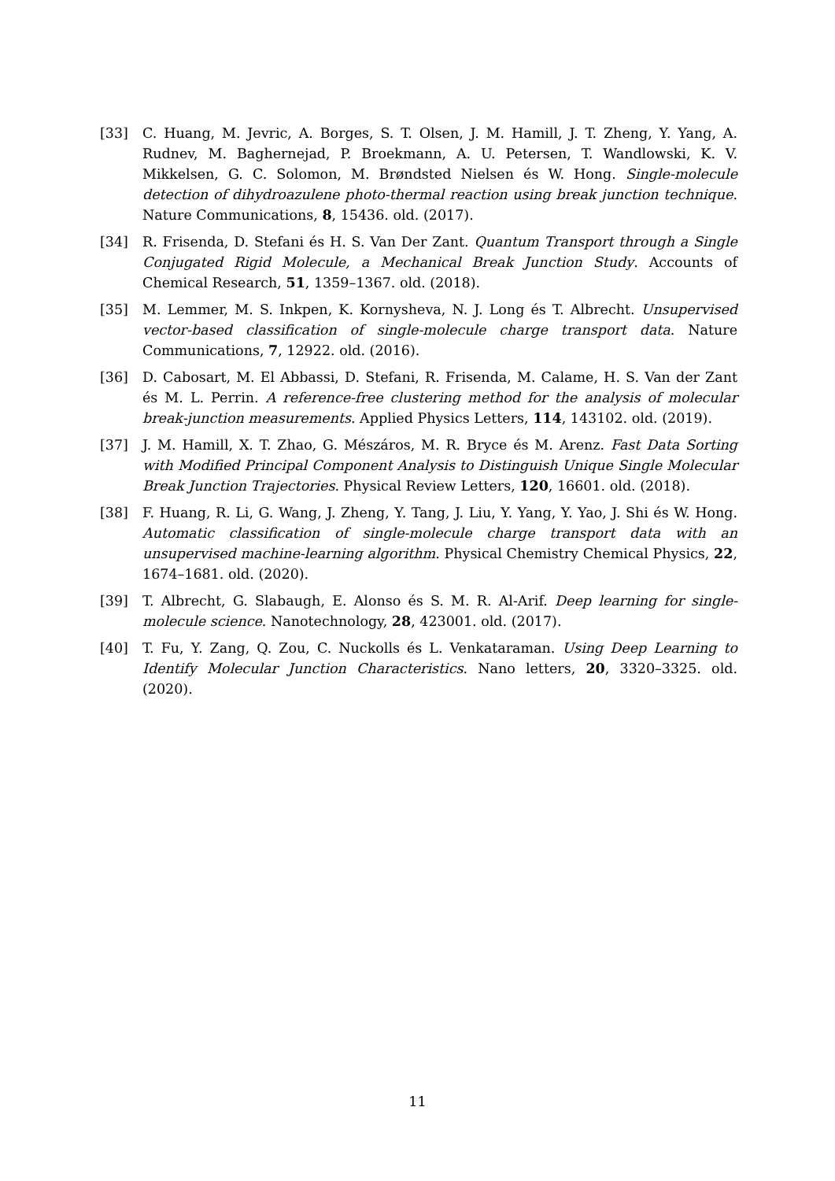[33] C. Huang, M. Jevric, A. Borges, S. T. Olsen, J. M. Hamill, J. T. Zheng, Y. Yang, A. Rudnev, M. Baghernejad, P. Broekmann, A. U. Petersen, T. Wandlowski, K. V. Mikkelsen, G. C. Solomon, M. Brøndsted Nielsen és W. Hong. Single-molecule detection of dihydroazulene photo-thermal reaction using break junction technique. Nature Communications, 8, 15436. old. (2017).
[34] R. Frisenda, D. Stefani és H. S. Van Der Zant. Quantum Transport through a Single Conjugated Rigid Molecule, a Mechanical Break Junction Study. Accounts of Chemical Research, 51, 1359–1367. old. (2018).
[35] M. Lemmer, M. S. Inkpen, K. Kornysheva, N. J. Long és T. Albrecht. Unsupervised vector-based classification of single-molecule charge transport data. Nature Communications, 7, 12922. old. (2016).
[36] D. Cabosart, M. El Abbassi, D. Stefani, R. Frisenda, M. Calame, H. S. Van der Zant és M. L. Perrin. A reference-free clustering method for the analysis of molecular break-junction measurements. Applied Physics Letters, 114, 143102. old. (2019).
[37] J. M. Hamill, X. T. Zhao, G. Mészáros, M. R. Bryce és M. Arenz. Fast Data Sorting with Modified Principal Component Analysis to Distinguish Unique Single Molecular Break Junction Trajectories. Physical Review Letters, 120, 16601. old. (2018).
[38] F. Huang, R. Li, G. Wang, J. Zheng, Y. Tang, J. Liu, Y. Yang, Y. Yao, J. Shi és W. Hong. Automatic classification of single-molecule charge transport data with an unsupervised machine-learning algorithm. Physical Chemistry Chemical Physics, 22, 1674–1681. old. (2020).
[39] T. Albrecht, G. Slabaugh, E. Alonso és S. M. R. Al-Arif. Deep learning for single-molecule science. Nanotechnology, 28, 423001. old. (2017).
[40] T. Fu, Y. Zang, Q. Zou, C. Nuckolls és L. Venkataraman. Using Deep Learning to Identify Molecular Junction Characteristics. Nano letters, 20, 3320–3325. old. (2020).
11